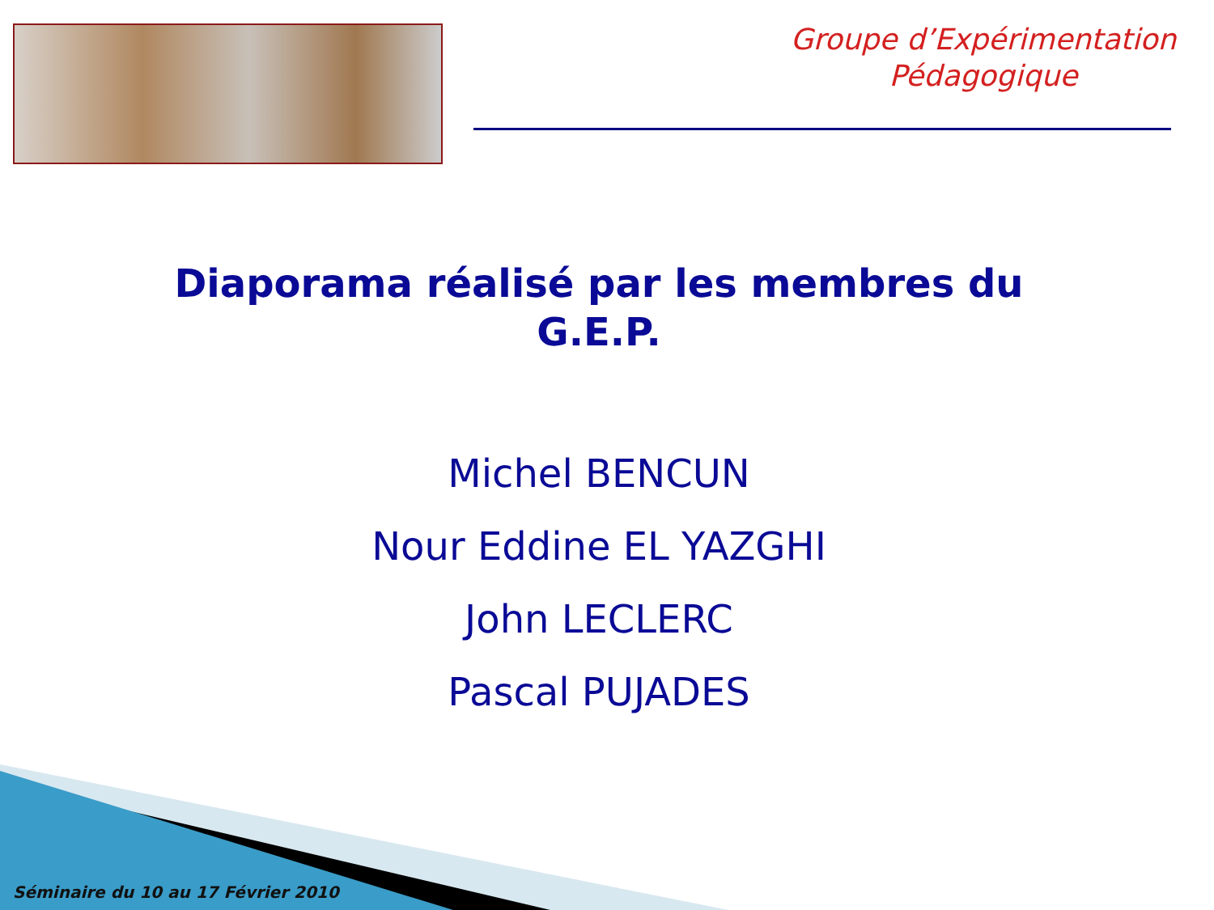Groupe d’Expérimentation
Pédagogique
Diaporama réalisé par les membres du
G.E.P.
Michel BENCUN
Nour Eddine EL YAZGHI
John LECLERC
Pascal PUJADES
Séminaire du 10 au 17 Février 2010